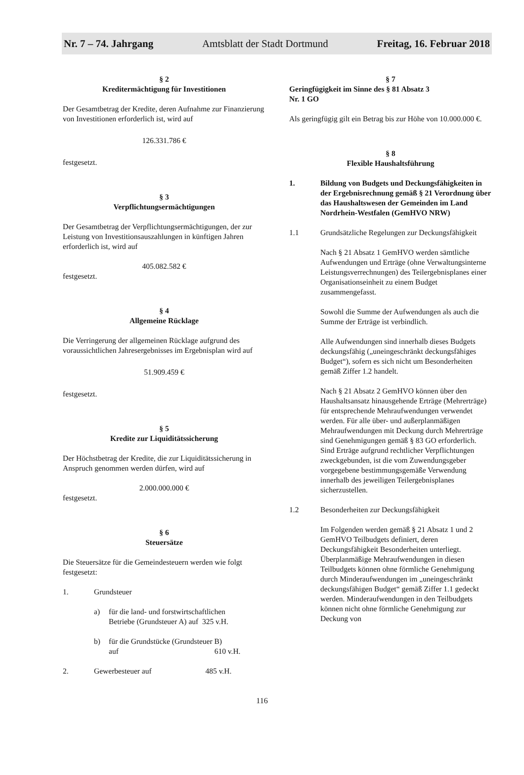Nr. 7 – 74. Jahrgang Amtsblatt der Stadt Dortmund Freitag, 16. Februar 2018
§ 2
Kreditermächtigung für Investitionen
Der Gesamtbetrag der Kredite, deren Aufnahme zur Finanzierung von Investitionen erforderlich ist, wird auf
126.331.786 €
festgesetzt.
§ 3
Verpflichtungsermächtigungen
Der Gesamtbetrag der Verpflichtungsermächtigungen, der zur Leistung von Investitionsauszahlungen in künftigen Jahren erforderlich ist, wird auf
405.082.582 €
festgesetzt.
§ 4
Allgemeine Rücklage
Die Verringerung der allgemeinen Rücklage aufgrund des voraussichtlichen Jahresergebnisses im Ergebnisplan wird auf
51.909.459 €
festgesetzt.
§ 5
Kredite zur Liquiditätssicherung
Der Höchstbetrag der Kredite, die zur Liquiditätssicherung in Anspruch genommen werden dürfen, wird auf
2.000.000.000 €
festgesetzt.
§ 6
Steuersätze
Die Steuersätze für die Gemeindesteuern werden wie folgt festgesetzt:
1. Grundsteuer
a) für die land- und forstwirtschaftlichen
Betriebe (Grundsteuer A) auf 325 v.H.
b) für die Grundstücke (Grundsteuer B)
auf 610 v.H.
2. Gewerbesteuer auf 485 v.H.
§ 7
Geringfügigkeit im Sinne des § 81 Absatz 3
Nr. 1 GO
Als geringfügig gilt ein Betrag bis zur Höhe von 10.000.000 €.
§ 8
Flexible Haushaltsführung
1. Bildung von Budgets und Deckungsfähigkeiten in der Ergebnisrechnung gemäß § 21 Verordnung über das Haushaltswesen der Gemeinden im Land Nordrhein-Westfalen (GemHVO NRW)
1.1 Grundsätzliche Regelungen zur Deckungsfähigkeit
Nach § 21 Absatz 1 GemHVO werden sämtliche Aufwendungen und Erträge (ohne Verwaltungsinterne Leistungsverrechnungen) des Teilergebnisplanes einer Organisationseinheit zu einem Budget zusammengefasst.
Sowohl die Summe der Aufwendungen als auch die Summe der Erträge ist verbindlich.
Alle Aufwendungen sind innerhalb dieses Budgets deckungsfähig („uneingeschränkt deckungsfähiges Budget“), sofern es sich nicht um Besonderheiten gemäß Ziffer 1.2 handelt.
Nach § 21 Absatz 2 GemHVO können über den Haushaltsansatz hinausgehende Erträge (Mehrerträge) für entsprechende Mehraufwendungen verwendet werden. Für alle über- und außerplanmäßigen Mehraufwendungen mit Deckung durch Mehrerträge sind Genehmigungen gemäß § 83 GO erforderlich. Sind Erträge aufgrund rechtlicher Verpflichtungen zweckgebunden, ist die vom Zuwendungsgeber vorgegebene bestimmungsgemäße Verwendung innerhalb des jeweiligen Teilergebnisplanes sicherzustellen.
1.2 Besonderheiten zur Deckungsfähigkeit
Im Folgenden werden gemäß § 21 Absatz 1 und 2 GemHVO Teilbudgets definiert, deren Deckungsfähigkeit Besonderheiten unterliegt. Überplanmäßige Mehraufwendungen in diesen Teilbudgets können ohne förmliche Genehmigung durch Minderaufwendungen im „uneingeschränkt deckungsfähigen Budget“ gemäß Ziffer 1.1 gedeckt werden. Minderaufwendungen in den Teilbudgets können nicht ohne förmliche Genehmigung zur Deckung von
116